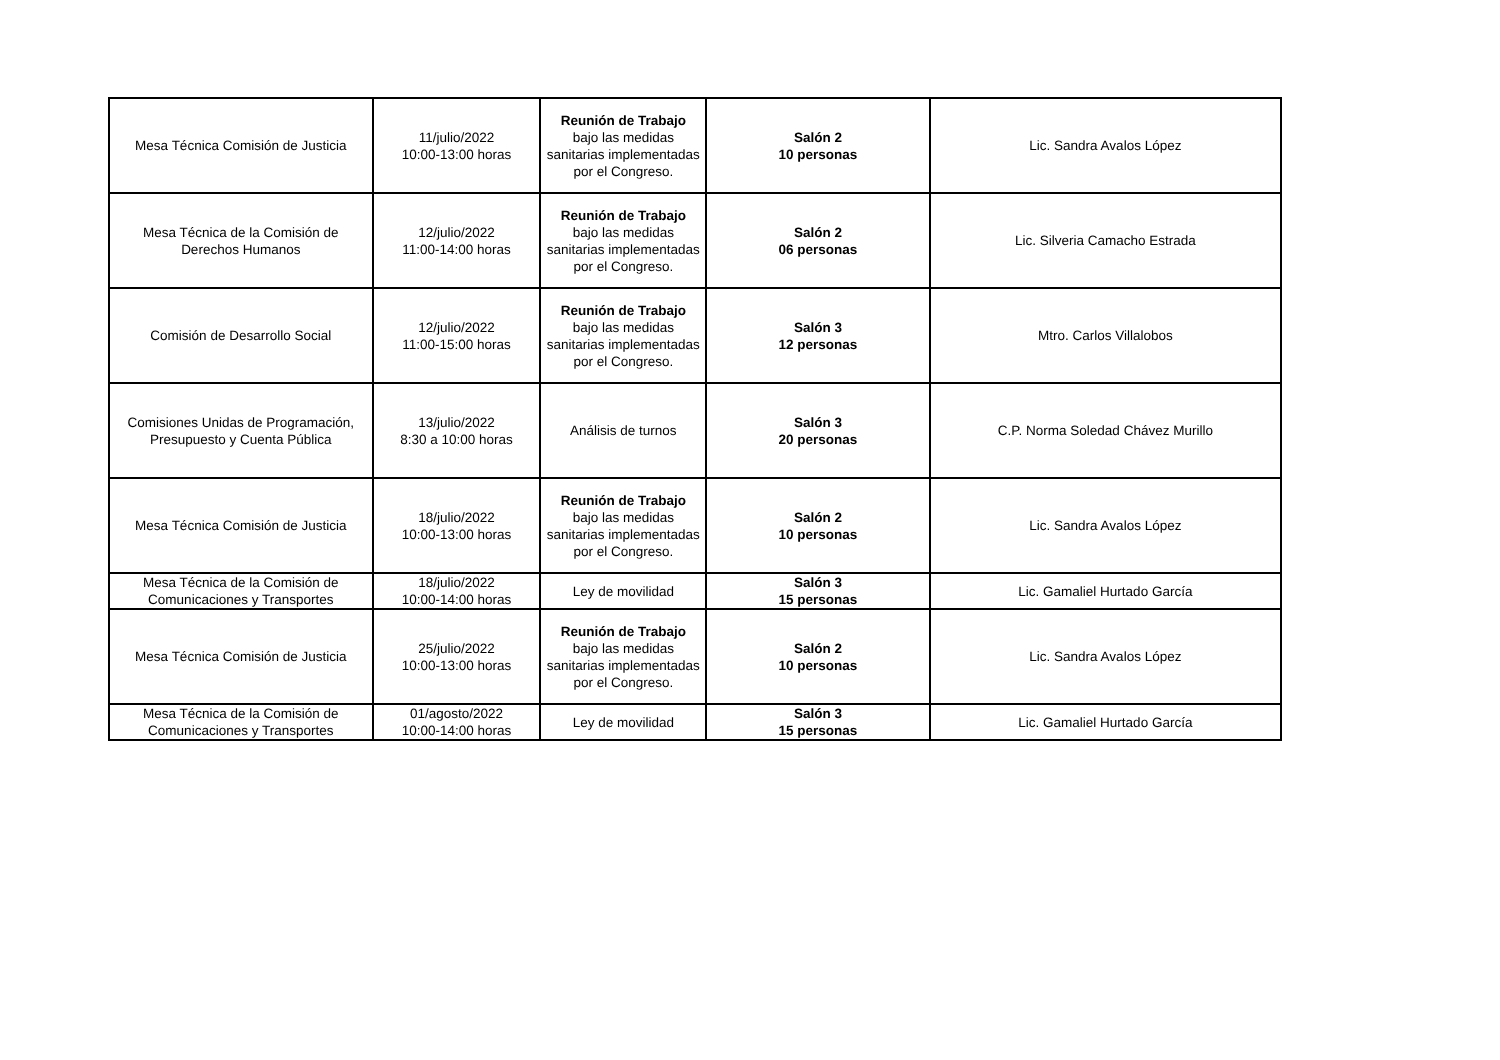| Mesa Técnica Comisión de Justicia | 11/julio/2022 10:00-13:00 horas | Reunión de Trabajo bajo las medidas sanitarias implementadas por el Congreso. | Salón 2 10 personas | Lic. Sandra Avalos López |
| Mesa Técnica de la Comisión de Derechos Humanos | 12/julio/2022 11:00-14:00 horas | Reunión de Trabajo bajo las medidas sanitarias implementadas por el Congreso. | Salón 2 06 personas | Lic. Silveria Camacho Estrada |
| Comisión de Desarrollo Social | 12/julio/2022 11:00-15:00 horas | Reunión de Trabajo bajo las medidas sanitarias implementadas por el Congreso. | Salón 3 12 personas | Mtro. Carlos Villalobos |
| Comisiones Unidas de Programación, Presupuesto y Cuenta Pública | 13/julio/2022 8:30 a 10:00 horas | Análisis de turnos | Salón 3 20 personas | C.P. Norma Soledad Chávez Murillo |
| Mesa Técnica Comisión de Justicia | 18/julio/2022 10:00-13:00 horas | Reunión de Trabajo bajo las medidas sanitarias implementadas por el Congreso. | Salón 2 10 personas | Lic. Sandra Avalos López |
| Mesa Técnica de la Comisión de Comunicaciones y Transportes | 18/julio/2022 10:00-14:00 horas | Ley de movilidad | Salón 3 15 personas | Lic. Gamaliel Hurtado García |
| Mesa Técnica Comisión de Justicia | 25/julio/2022 10:00-13:00 horas | Reunión de Trabajo bajo las medidas sanitarias implementadas por el Congreso. | Salón 2 10 personas | Lic. Sandra Avalos López |
| Mesa Técnica de la Comisión de Comunicaciones y Transportes | 01/agosto/2022 10:00-14:00 horas | Ley de movilidad | Salón 3 15 personas | Lic. Gamaliel Hurtado García |